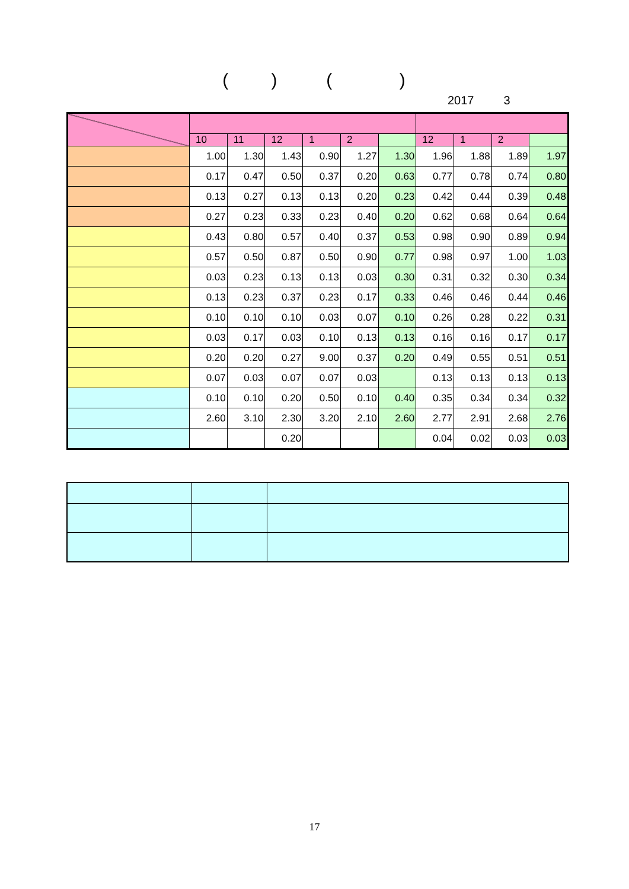( ) ( )
2017 3
| | 10 | 11 | 12 | 1 | 2 | | 12 | 1 | 2 | |
| --- | --- | --- | --- | --- | --- | --- | --- | --- | --- | --- |
| | 1.00 | 1.30 | 1.43 | 0.90 | 1.27 | 1.30 | 1.96 | 1.88 | 1.89 | 1.97 |
| | 0.17 | 0.47 | 0.50 | 0.37 | 0.20 | 0.63 | 0.77 | 0.78 | 0.74 | 0.80 |
| | 0.13 | 0.27 | 0.13 | 0.13 | 0.20 | 0.23 | 0.42 | 0.44 | 0.39 | 0.48 |
| | 0.27 | 0.23 | 0.33 | 0.23 | 0.40 | 0.20 | 0.62 | 0.68 | 0.64 | 0.64 |
| | 0.43 | 0.80 | 0.57 | 0.40 | 0.37 | 0.53 | 0.98 | 0.90 | 0.89 | 0.94 |
| | 0.57 | 0.50 | 0.87 | 0.50 | 0.90 | 0.77 | 0.98 | 0.97 | 1.00 | 1.03 |
| | 0.03 | 0.23 | 0.13 | 0.13 | 0.03 | 0.30 | 0.31 | 0.32 | 0.30 | 0.34 |
| | 0.13 | 0.23 | 0.37 | 0.23 | 0.17 | 0.33 | 0.46 | 0.46 | 0.44 | 0.46 |
| | 0.10 | 0.10 | 0.10 | 0.03 | 0.07 | 0.10 | 0.26 | 0.28 | 0.22 | 0.31 |
| | 0.03 | 0.17 | 0.03 | 0.10 | 0.13 | 0.13 | 0.16 | 0.16 | 0.17 | 0.17 |
| | 0.20 | 0.20 | 0.27 | 9.00 | 0.37 | 0.20 | 0.49 | 0.55 | 0.51 | 0.51 |
| | 0.07 | 0.03 | 0.07 | 0.07 | 0.03 | | 0.13 | 0.13 | 0.13 | 0.13 |
| | 0.10 | 0.10 | 0.20 | 0.50 | 0.10 | 0.40 | 0.35 | 0.34 | 0.34 | 0.32 |
| | 2.60 | 3.10 | 2.30 | 3.20 | 2.10 | 2.60 | 2.77 | 2.91 | 2.68 | 2.76 |
| | | | 0.20 | | | | 0.04 | 0.02 | 0.03 | 0.03 |
17